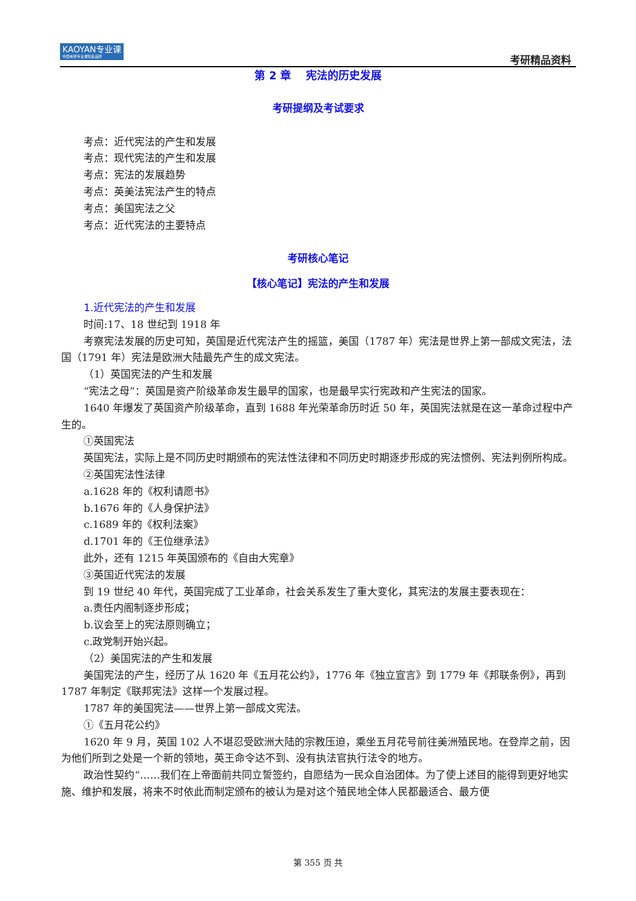KAOYAN专业课
中国考研专业课知名品牌
考研精品资料
第 2 章　 宪法的历史发展
考研提纲及考试要求
考点：近代宪法的产生和发展
考点：现代宪法的产生和发展
考点：宪法的发展趋势
考点：英美法宪法产生的特点
考点：美国宪法之父
考点：近代宪法的主要特点
考研核心笔记
【核心笔记】宪法的产生和发展
1.近代宪法的产生和发展
时间:17、18 世纪到 1918 年
考察宪法发展的历史可知，英国是近代宪法产生的摇篮，美国（1787 年）宪法是世界上第一部成文宪法，法国（1791 年）宪法是欧洲大陆最先产生的成文宪法。
（1）英国宪法的产生和发展
“宪法之母”：英国是资产阶级革命发生最早的国家，也是最早实行宪政和产生宪法的国家。
1640 年爆发了英国资产阶级革命，直到 1688 年光荣革命历时近 50 年，英国宪法就是在这一革命过程中产生的。
①英国宪法
英国宪法，实际上是不同历史时期颁布的宪法性法律和不同历史时期逐步形成的宪法惯例、宪法判例所构成。
②英国宪法性法律
a.1628 年的《权利请愿书》
b.1676 年的《人身保护法》
c.1689 年的《权利法案》
d.1701 年的《王位继承法》
此外，还有 1215 年英国颁布的《自由大宪章》
③英国近代宪法的发展
到 19 世纪 40 年代，英国完成了工业革命，社会关系发生了重大变化，其宪法的发展主要表现在：
a.责任内阁制逐步形成；
b.议会至上的宪法原则确立；
c.政党制开始兴起。
（2）美国宪法的产生和发展
美国宪法的产生，经历了从 1620 年《五月花公约》，1776 年《独立宣言》到 1779 年《邦联条例》，再到 1787 年制定《联邦宪法》这样一个发展过程。
1787 年的美国宪法——世界上第一部成文宪法。
①《五月花公约》
1620 年 9 月，英国 102 人不堪忍受欧洲大陆的宗教压迫，乘坐五月花号前往美洲殖民地。在登岸之前，因为他们所到之处是一个新的领地，英王命令达不到、没有执法官执行法令的地方。
政治性契约“……我们在上帝面前共同立誓签约，自愿结为一民众自治团体。为了使上述目的能得到更好地实施、维护和发展，将来不时依此而制定颁布的被认为是对这个殖民地全体人民都最适合、最方便
第 355 页 共